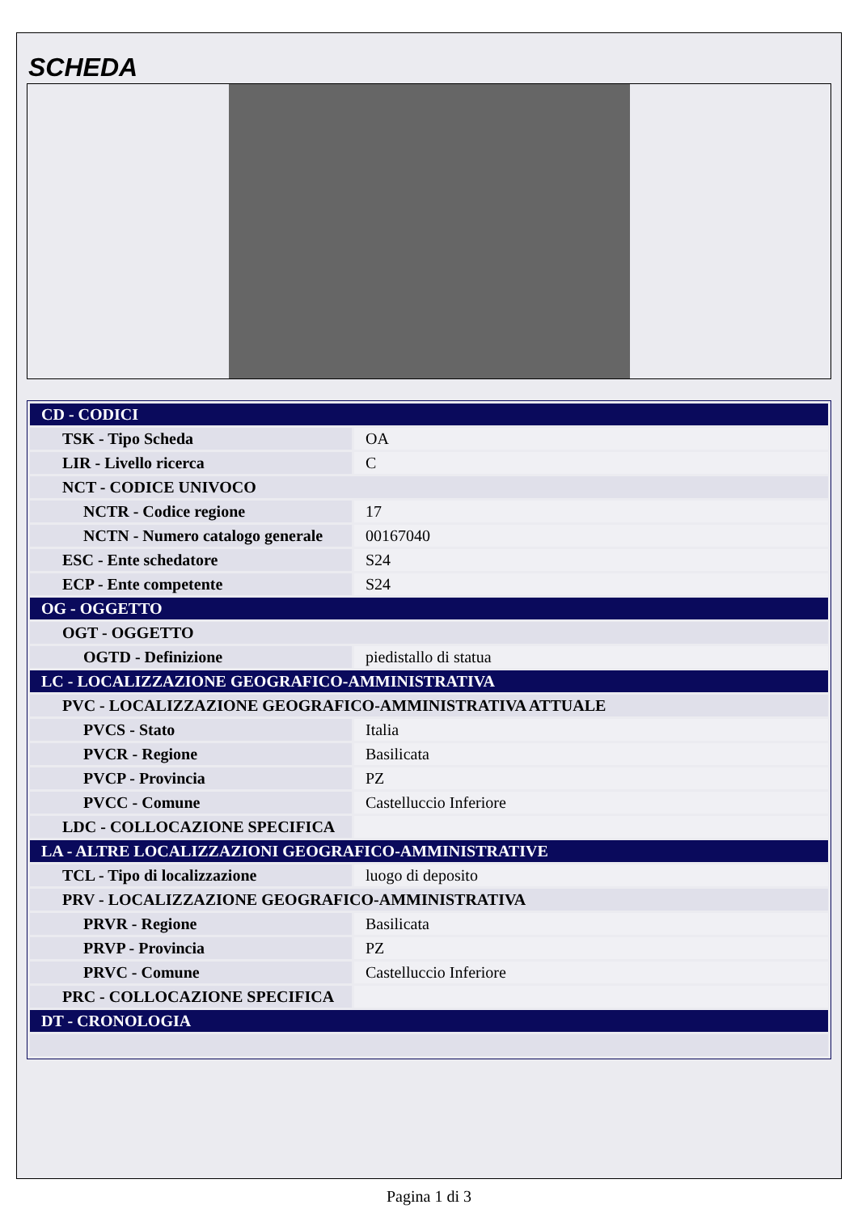SCHEDA
| CD - CODICI | |
| TSK - Tipo Scheda | OA |
| LIR - Livello ricerca | C |
| NCT - CODICE UNIVOCO | |
| NCTR - Codice regione | 17 |
| NCTN - Numero catalogo generale | 00167040 |
| ESC - Ente schedatore | S24 |
| ECP - Ente competente | S24 |
| OG - OGGETTO | |
| OGT - OGGETTO | |
| OGTD - Definizione | piedistallo di statua |
| LC - LOCALIZZAZIONE GEOGRAFICO-AMMINISTRATIVA | |
| PVC - LOCALIZZAZIONE GEOGRAFICO-AMMINISTRATIVA ATTUALE | |
| PVCS - Stato | Italia |
| PVCR - Regione | Basilicata |
| PVCP - Provincia | PZ |
| PVCC - Comune | Castelluccio Inferiore |
| LDC - COLLOCAZIONE SPECIFICA | |
| LA - ALTRE LOCALIZZAZIONI GEOGRAFICO-AMMINISTRATIVE | |
| TCL - Tipo di localizzazione | luogo di deposito |
| PRV - LOCALIZZAZIONE GEOGRAFICO-AMMINISTRATIVA | |
| PRVR - Regione | Basilicata |
| PRVP - Provincia | PZ |
| PRVC - Comune | Castelluccio Inferiore |
| PRC - COLLOCAZIONE SPECIFICA | |
| DT - CRONOLOGIA | |
Pagina 1 di 3